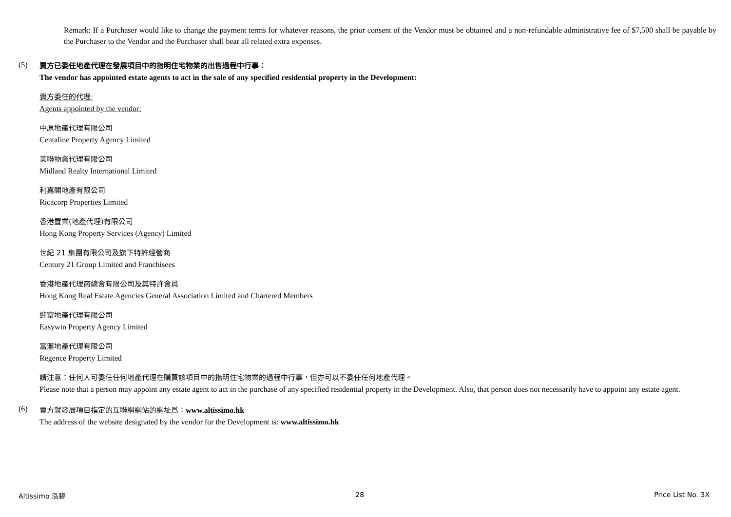Remark: If a Purchaser would like to change the payment terms for whatever reasons, the prior consent of the Vendor must be obtained and a non-refundable administrative fee of $7,500 shall be payable by the Purchaser to the Vendor and the Purchaser shall bear all related extra expenses.
(5)
賣方已委任地產代理在發展項目中的指明住宅物業的出售過程中行事：
The vendor has appointed estate agents to act in the sale of any specified residential property in the Development:
賣方委任的代理:
Agents appointed by the vendor:
中原地產代理有限公司
Centaline Property Agency Limited
美聯物業代理有限公司
Midland Realty International Limited
利嘉閣地產有限公司
Ricacorp Properties Limited
香港置業(地產代理)有限公司
Hong Kong Property Services (Agency) Limited
世紀 21 集團有限公司及旗下特許經營商
Century 21 Group Limited and Franchisees
香港地產代理商總會有限公司及其特許會員
Hong Kong Real Estate Agencies General Association Limited and Chartered Members
迎富地產代理有限公司
Easywin Property Agency Limited
富滙地產代理有限公司
Regence Property Limited
請注意：任何人可委任任何地產代理在購買該項目中的指明住宅物業的過程中行事，但亦可以不委任任何地產代理。
Please note that a person may appoint any estate agent to act in the purchase of any specified residential property in the Development. Also, that person does not necessarily have to appoint any estate agent.
(6)
賣方就發展項目指定的互聯網網站的網址爲：www.altissimo.hk
The address of the website designated by the vendor for the Development is: www.altissimo.hk
Altissimo 泓碧 28 Price List No. 3X